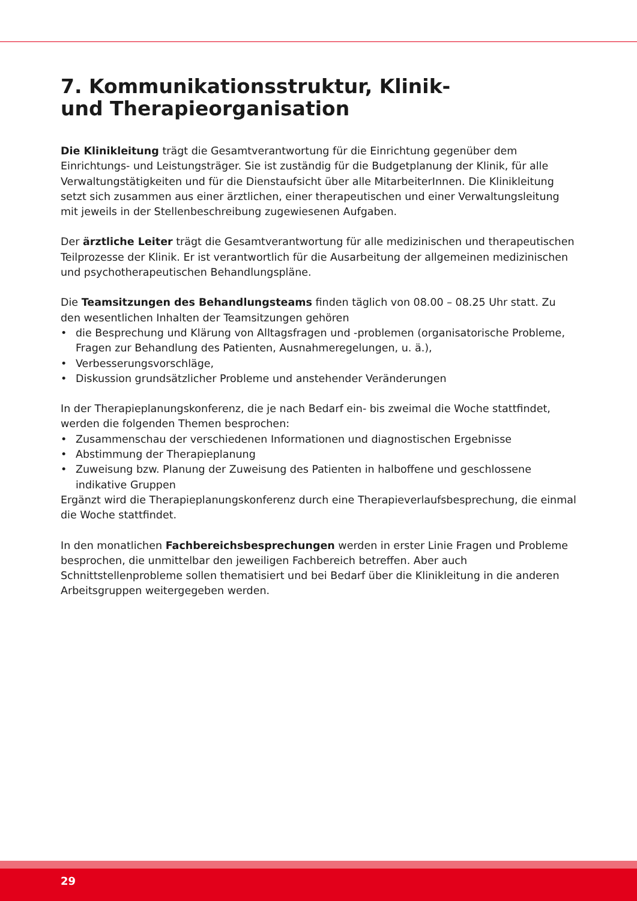7. Kommunikationsstruktur, Klinik-
und Therapieorganisation
Die Klinikleitung trägt die Gesamtverantwortung für die Einrichtung gegenüber dem Einrichtungs- und Leistungsträger. Sie ist zuständig für die Budgetplanung der Klinik, für alle Verwaltungstätigkeiten und für die Dienstaufsicht über alle MitarbeiterInnen. Die Klinikleitung setzt sich zusammen aus einer ärztlichen, einer therapeutischen und einer Verwaltungsleitung mit jeweils in der Stellenbeschreibung zugewiesenen Aufgaben.
Der ärztliche Leiter trägt die Gesamtverantwortung für alle medizinischen und therapeutischen Teilprozesse der Klinik. Er ist verantwortlich für die Ausarbeitung der allgemeinen medizinischen und psychotherapeutischen Behandlungspläne.
Die Teamsitzungen des Behandlungsteams finden täglich von 08.00 – 08.25 Uhr statt. Zu den wesentlichen Inhalten der Teamsitzungen gehören
• die Besprechung und Klärung von Alltagsfragen und -problemen (organisatorische Probleme, Fragen zur Behandlung des Patienten, Ausnahmeregelungen, u. ä.),
• Verbesserungsvorschläge,
• Diskussion grundsätzlicher Probleme und anstehender Veränderungen
In der Therapieplanungskonferenz, die je nach Bedarf ein- bis zweimal die Woche stattfindet, werden die folgenden Themen besprochen:
• Zusammenschau der verschiedenen Informationen und diagnostischen Ergebnisse
• Abstimmung der Therapieplanung
• Zuweisung bzw. Planung der Zuweisung des Patienten in halboffene und geschlossene indikative Gruppen
Ergänzt wird die Therapieplanungskonferenz durch eine Therapieverlaufsbesprechung, die einmal die Woche stattfindet.
In den monatlichen Fachbereichsbesprechungen werden in erster Linie Fragen und Probleme besprochen, die unmittelbar den jeweiligen Fachbereich betreffen. Aber auch Schnittstellenprobleme sollen thematisiert und bei Bedarf über die Klinikleitung in die anderen Arbeitsgruppen weitergegeben werden.
29